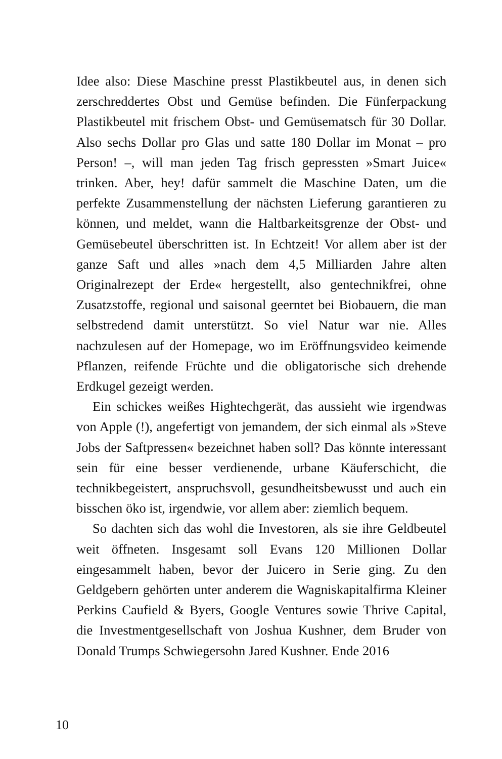Idee also: Diese Maschine presst Plastikbeutel aus, in denen sich zerschreddertes Obst und Gemüse befinden. Die Fünferpackung Plastikbeutel mit frischem Obst- und Gemüsematsch für 30 Dollar. Also sechs Dollar pro Glas und satte 180 Dollar im Monat – pro Person! –, will man jeden Tag frisch gepressten »Smart Juice« trinken. Aber, hey! dafür sammelt die Maschine Daten, um die perfekte Zusammenstellung der nächsten Lieferung garantieren zu können, und meldet, wann die Haltbarkeitsgrenze der Obst- und Gemüsebeutel überschritten ist. In Echtzeit! Vor allem aber ist der ganze Saft und alles »nach dem 4,5 Milliarden Jahre alten Originalrezept der Erde« hergestellt, also gentechnikfrei, ohne Zusatzstoffe, regional und saisonal geerntet bei Biobauern, die man selbstredend damit unterstützt. So viel Natur war nie. Alles nachzulesen auf der Homepage, wo im Eröffnungsvideo keimende Pflanzen, reifende Früchte und die obligatorische sich drehende Erdkugel gezeigt werden.
Ein schickes weißes Hightechgerät, das aussieht wie irgendwas von Apple (!), angefertigt von jemandem, der sich einmal als »Steve Jobs der Saftpressen« bezeichnet haben soll? Das könnte interessant sein für eine besser verdienende, urbane Käuferschicht, die technikbegeistert, anspruchsvoll, gesundheitsbewusst und auch ein bisschen öko ist, irgendwie, vor allem aber: ziemlich bequem.
So dachten sich das wohl die Investoren, als sie ihre Geldbeutel weit öffneten. Insgesamt soll Evans 120 Millionen Dollar eingesammelt haben, bevor der Juicero in Serie ging. Zu den Geldgebern gehörten unter anderem die Wagniskapitalfirma Kleiner Perkins Caufield & Byers, Google Ventures sowie Thrive Capital, die Investmentgesellschaft von Joshua Kushner, dem Bruder von Donald Trumps Schwiegersohn Jared Kushner. Ende 2016
10